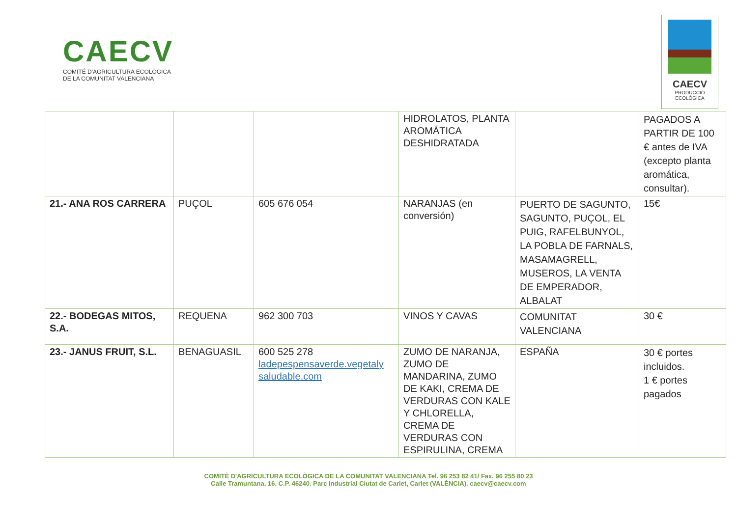CAECV
COMITÉ D'AGRICULTURA ECOLÒGICA
DE LA COMUNITAT VALENCIANA
CAECV
PRODUCCIÓ
ECOLÒGICA
| | | | HIDROLATOS, PLANTA AROMÁTICA DESHIDRATADA | | PAGADOS A PARTIR DE 100 € antes de IVA (excepto planta aromática, consultar). |
| 21.- ANA ROS CARRERA | PUÇOL | 605 676 054 | NARANJAS (en conversión) | PUERTO DE SAGUNTO, SAGUNTO, PUÇOL, EL PUIG, RAFELBUNYOL, LA POBLA DE FARNALS, MASAMAGRELL, MUSEROS, LA VENTA DE EMPERADOR, ALBALAT | 15€ |
| 22.- BODEGAS MITOS, S.A. | REQUENA | 962 300 703 | VINOS Y CAVAS | COMUNITAT VALENCIANA | 30 € |
| 23.- JANUS FRUIT, S.L. | BENAGUASIL | 600 525 278 ladepespensaverde.vegetaly saludable.com | ZUMO DE NARANJA, ZUMO DE MANDARINA, ZUMO DE KAKI, CREMA DE VERDURAS CON KALE Y CHLORELLA, CREMA DE VERDURAS CON ESPIRULINA, CREMA | ESPAÑA | 30 € portes incluidos. 1 € portes pagados |
COMITÈ D'AGRICULTURA ECOLÒGICA DE LA COMUNITAT VALENCIANA Tel. 96 253 82 41/ Fax. 96 255 80 23
Calle Tramuntana, 16. C.P. 46240. Parc Industrial Ciutat de Carlet, Carlet (VALÈNCIA). caecv@caecv.com